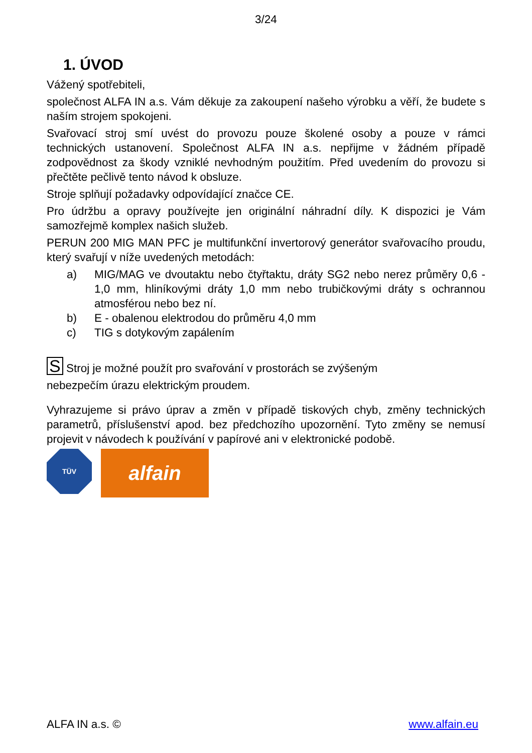3/24
1. ÚVOD
Vážený spotřebiteli,
společnost ALFA IN a.s. Vám děkuje za zakoupení našeho výrobku a věří, že budete s naším strojem spokojeni.
Svařovací stroj smí uvést do provozu pouze školené osoby a pouze v rámci technických ustanovení. Společnost ALFA IN a.s. nepřijme v žádném případě zodpovědnost za škody vzniklé nevhodným použitím. Před uvedením do provozu si přečtěte pečlivě tento návod k obsluze.
Stroje splňují požadavky odpovídající značce CE.
Pro údržbu a opravy používejte jen originální náhradní díly. K dispozici je Vám samozřejmě komplex našich služeb.
PERUN 200 MIG MAN PFC je multifunkční invertorový generátor svařovacího proudu, který svařují v níže uvedených metodách:
a) MIG/MAG ve dvoutaktu nebo čtyřtaktu, dráty SG2 nebo nerez průměry 0,6 - 1,0 mm, hliníkovými dráty 1,0 mm nebo trubičkovými dráty s ochrannou atmosférou nebo bez ní.
b) E - obalenou elektrodou do průměru 4,0 mm
c) TIG s dotykovým zapálením
S Stroj je možné použít pro svařování v prostorách se zvýšeným
nebezpečím úrazu elektrickým proudem.
Vyhrazujeme si právo úprav a změn v případě tiskových chyb, změny technických parametrů, příslušenství apod. bez předchozího upozornění. Tyto změny se nemusí projevit v návodech k používání v papírové ani v elektronické podobě.
TÜV
alfain
ALFA IN a.s. © www.alfain.eu